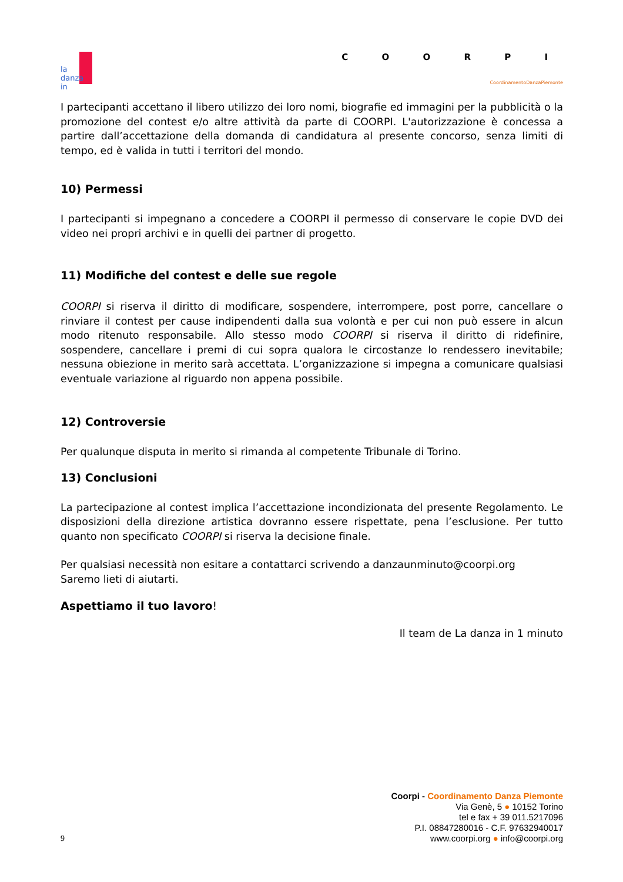la
danza
in
C O O R P I
CoordinamentoDanzaPiemonte
I partecipanti accettano il libero utilizzo dei loro nomi, biografie ed immagini per la pubblicità o la promozione del contest e/o altre attività da parte di COORPI. L'autorizzazione è concessa a partire dall’accettazione della domanda di candidatura al presente concorso, senza limiti di tempo, ed è valida in tutti i territori del mondo.
10) Permessi
I partecipanti si impegnano a concedere a COORPI il permesso di conservare le copie DVD dei video nei propri archivi e in quelli dei partner di progetto.
11) Modifiche del contest e delle sue regole
COORPI si riserva il diritto di modificare, sospendere, interrompere, post porre, cancellare o rinviare il contest per cause indipendenti dalla sua volontà e per cui non può essere in alcun modo ritenuto responsabile. Allo stesso modo COORPI si riserva il diritto di ridefinire, sospendere, cancellare i premi di cui sopra qualora le circostanze lo rendessero inevitabile; nessuna obiezione in merito sarà accettata. L’organizzazione si impegna a comunicare qualsiasi eventuale variazione al riguardo non appena possibile.
12) Controversie
Per qualunque disputa in merito si rimanda al competente Tribunale di Torino.
13) Conclusioni
La partecipazione al contest implica l’accettazione incondizionata del presente Regolamento. Le disposizioni della direzione artistica dovranno essere rispettate, pena l’esclusione. Per tutto quanto non specificato COORPI si riserva la decisione finale.
Per qualsiasi necessità non esitare a contattarci scrivendo a danzaunminuto@coorpi.org
Saremo lieti di aiutarti.
Aspettiamo il tuo lavoro!
Il team de La danza in 1 minuto
9
Coorpi - Coordinamento Danza Piemonte
Via Genè, 5 ● 10152 Torino
tel e fax + 39 011.5217096
P.I. 08847280016 - C.F. 97632940017
www.coorpi.org ● info@coorpi.org